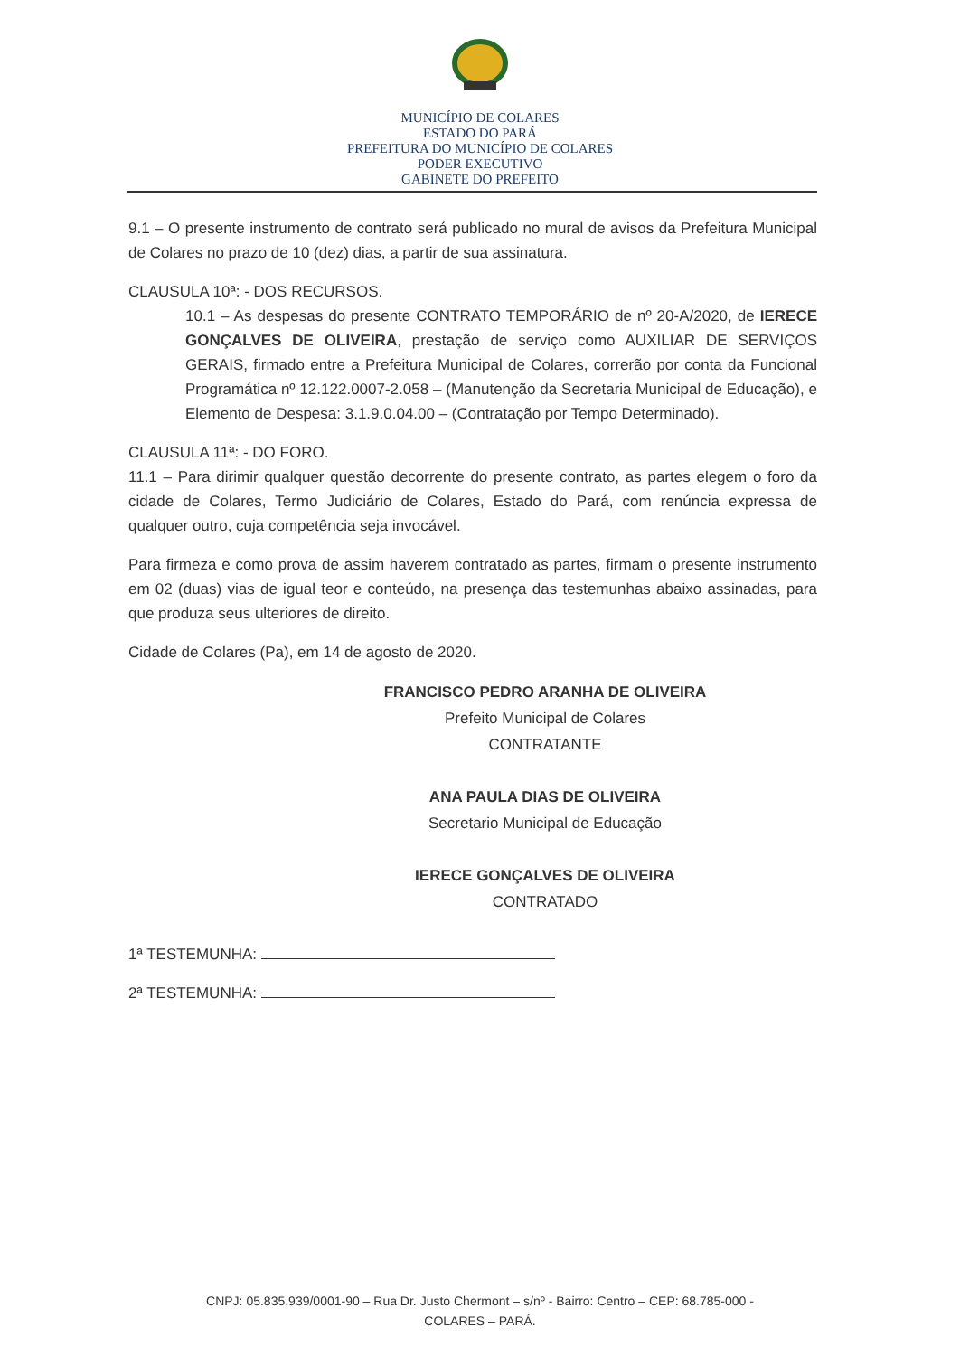MUNICÍPIO DE COLARES
ESTADO DO PARÁ
PREFEITURA DO MUNICÍPIO DE COLARES
PODER EXECUTIVO
GABINETE DO PREFEITO
9.1 – O presente instrumento de contrato será publicado no mural de avisos da Prefeitura Municipal de Colares no prazo de 10 (dez) dias, a partir de sua assinatura.
CLAUSULA 10ª: - DOS RECURSOS.
10.1 – As despesas do presente CONTRATO TEMPORÁRIO de nº 20-A/2020, de IERECE GONÇALVES DE OLIVEIRA, prestação de serviço como AUXILIAR DE SERVIÇOS GERAIS, firmado entre a Prefeitura Municipal de Colares, correrão por conta da Funcional Programática nº 12.122.0007-2.058 – (Manutenção da Secretaria Municipal de Educação), e Elemento de Despesa: 3.1.9.0.04.00 – (Contratação por Tempo Determinado).
CLAUSULA 11ª: - DO FORO.
11.1 – Para dirimir qualquer questão decorrente do presente contrato, as partes elegem o foro da cidade de Colares, Termo Judiciário de Colares, Estado do Pará, com renúncia expressa de qualquer outro, cuja competência seja invocável.
Para firmeza e como prova de assim haverem contratado as partes, firmam o presente instrumento em 02 (duas) vias de igual teor e conteúdo, na presença das testemunhas abaixo assinadas, para que produza seus ulteriores de direito.
Cidade de Colares (Pa), em 14 de agosto de 2020.
FRANCISCO PEDRO ARANHA DE OLIVEIRA
Prefeito Municipal de Colares
CONTRATANTE
ANA PAULA DIAS DE OLIVEIRA
Secretario Municipal de Educação
IERECE GONÇALVES DE OLIVEIRA
CONTRATADO
1ª TESTEMUNHA:
2ª TESTEMUNHA:
CNPJ: 05.835.939/0001-90 – Rua Dr. Justo Chermont – s/nº - Bairro: Centro – CEP: 68.785-000 -
COLARES – PARÁ.